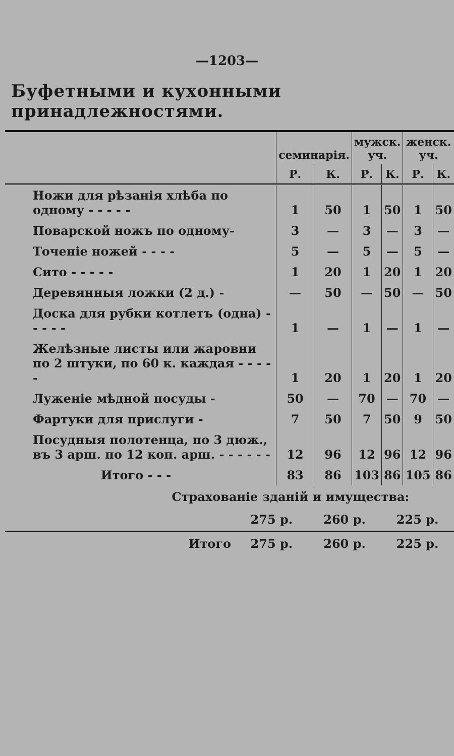—1203—
Буфетными и кухонными принадлежностями.
| | семинарія. | | мужск. уч. | | женск. уч. | |
| --- | --- | --- | --- | --- | --- | --- |
| | Р. | К. | Р. | К. | Р. | К. |
| Ножи для рѣзанія хлѣба по одному - - - - - | 1 | 50 | 1 | 50 | 1 | 50 |
| Поварской ножъ по одному- | 3 | — | 3 | — | 3 | — |
| Точеніе ножей - - - - | 5 | — | 5 | — | 5 | — |
| Сито - - - - - | 1 | 20 | 1 | 20 | 1 | 20 |
| Деревянныя ложки (2 д.) - | — | 50 | — | 50 | — | 50 |
| Доска для рубки котлетъ (одна) - - - - - | 1 | — | 1 | — | 1 | — |
| Желѣзные листы или жаровни по 2 штуки, по 60 к. каждая - - - - - | 1 | 20 | 1 | 20 | 1 | 20 |
| Луженіе мѣдной посуды - | 50 | — | 70 | — | 70 | — |
| Фартуки для прислуги - | 7 | 50 | 7 | 50 | 9 | 50 |
| Посудныя полотенца, по 3 дюж., въ 3 арш. по 12 коп. арш. - - - - - - | 12 | 96 | 12 | 96 | 12 | 96 |
| Итого - - - | 83 | 86 | 103 | 86 | 105 | 86 |
| Страхованіе зданій и имущества: | | | |
| | 275 р. | 260 р. | 225 р. |
| Итого | 275 р. | 260 р. | 225 р. |